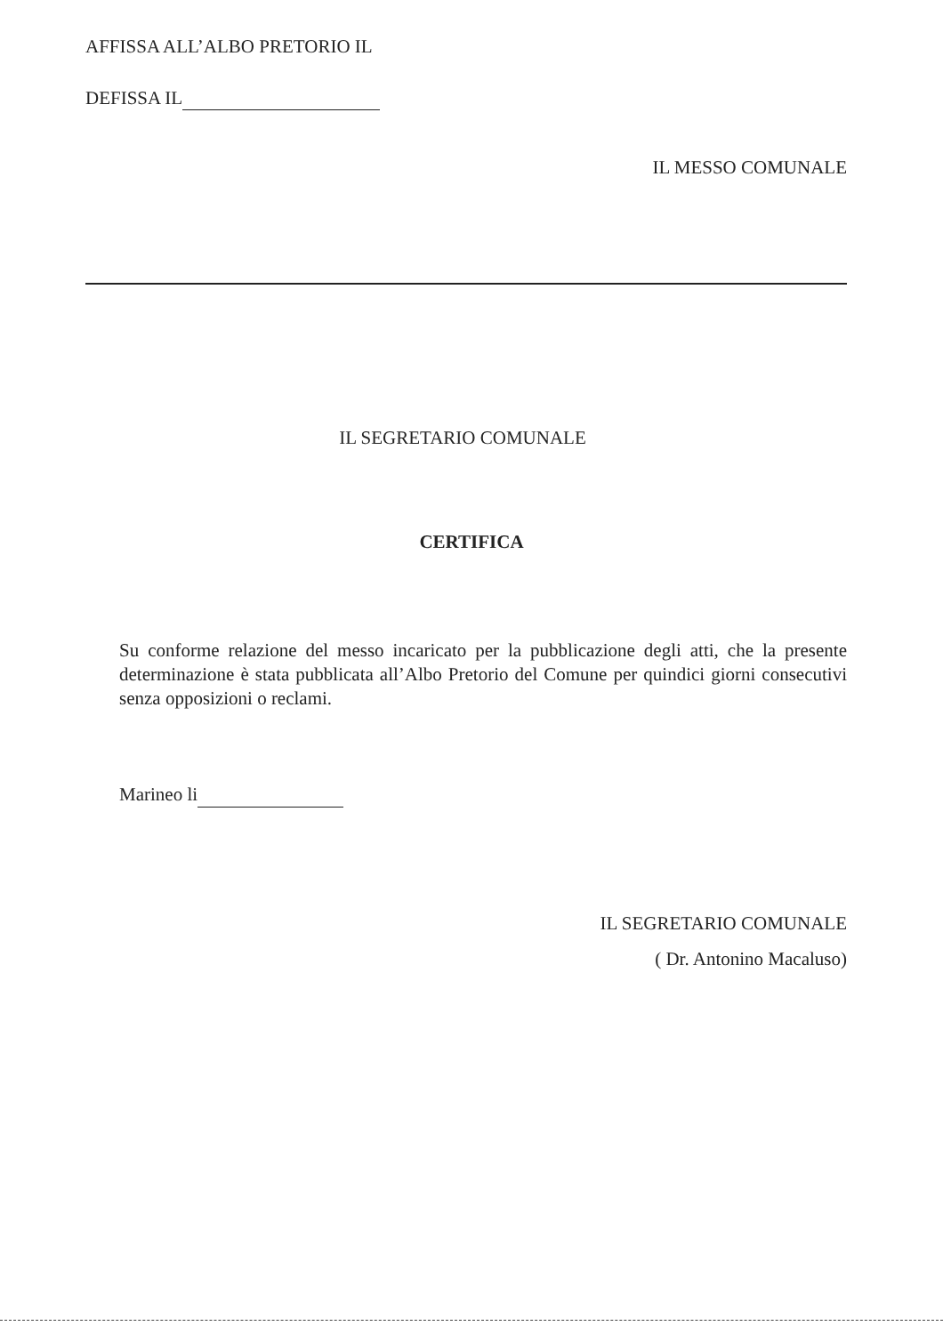AFFISSA ALL’ALBO PRETORIO IL
DEFISSA IL
IL MESSO COMUNALE
IL SEGRETARIO COMUNALE
CERTIFICA
Su conforme relazione del messo incaricato per la pubblicazione degli atti, che la presente determinazione è stata pubblicata all’Albo Pretorio del Comune per quindici giorni consecutivi senza opposizioni o reclami.
Marineo li
IL SEGRETARIO COMUNALE
( Dr. Antonino Macaluso)